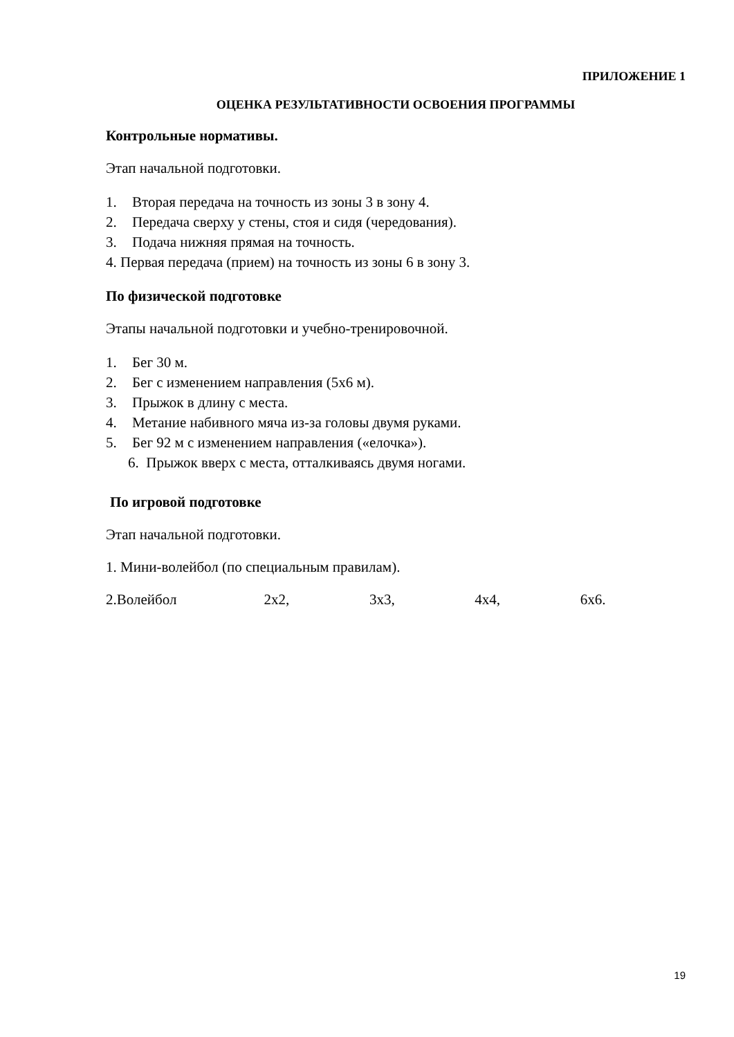ПРИЛОЖЕНИЕ 1
ОЦЕНКА РЕЗУЛЬТАТИВНОСТИ ОСВОЕНИЯ ПРОГРАММЫ
Контрольные нормативы.
Этап начальной подготовки.
1. Вторая передача на точность из зоны 3 в зону 4.
2. Передача сверху у стены, стоя и сидя (чередования).
3. Подача нижняя прямая на точность.
4. Первая передача (прием) на точность из зоны 6 в зону 3.
По физической подготовке
Этапы начальной подготовки и учебно-тренировочной.
1. Бег 30 м.
2. Бег с изменением направления (5х6 м).
3. Прыжок в длину с места.
4. Метание набивного мяча из-за головы двумя руками.
5. Бег 92 м с изменением направления («елочка»).
6. Прыжок вверх с места, отталкиваясь двумя ногами.
По игровой подготовке
Этап начальной подготовки.
1. Мини-волейбол (по специальным правилам).
2.Волейбол 2х2, 3х3, 4х4, 6х6.
19